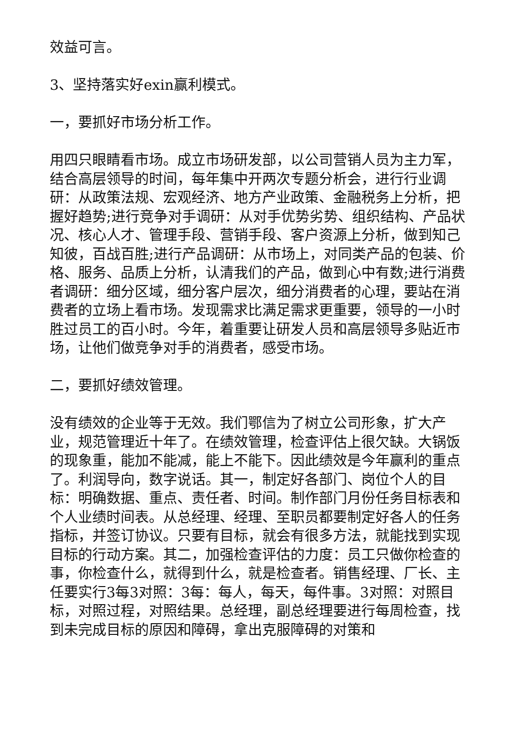效益可言。
3、坚持落实好exin赢利模式。
一，要抓好市场分析工作。
用四只眼睛看市场。成立市场研发部，以公司营销人员为主力军，结合高层领导的时间，每年集中开两次专题分析会，进行行业调研：从政策法规、宏观经济、地方产业政策、金融税务上分析，把握好趋势;进行竞争对手调研：从对手优势劣势、组织结构、产品状况、核心人才、管理手段、营销手段、客户资源上分析，做到知己知彼，百战百胜;进行产品调研：从市场上，对同类产品的包装、价格、服务、品质上分析，认清我们的产品，做到心中有数;进行消费者调研：细分区域，细分客户层次，细分消费者的心理，要站在消费者的立场上看市场。发现需求比满足需求更重要，领导的一小时胜过员工的百小时。今年，着重要让研发人员和高层领导多贴近市场，让他们做竞争对手的消费者，感受市场。
二，要抓好绩效管理。
没有绩效的企业等于无效。我们鄂信为了树立公司形象，扩大产业，规范管理近十年了。在绩效管理，检查评估上很欠缺。大锅饭的现象重，能加不能减，能上不能下。因此绩效是今年赢利的重点了。利润导向，数字说话。其一，制定好各部门、岗位个人的目标：明确数据、重点、责任者、时间。制作部门月份任务目标表和个人业绩时间表。从总经理、经理、至职员都要制定好各人的任务指标，并签订协议。只要有目标，就会有很多方法，就能找到实现目标的行动方案。其二，加强检查评估的力度：员工只做你检查的事，你检查什么，就得到什么，就是检查者。销售经理、厂长、主任要实行3每3对照：3每：每人，每天，每件事。3对照：对照目标，对照过程，对照结果。总经理，副总经理要进行每周检查，找到未完成目标的原因和障碍，拿出克服障碍的对策和